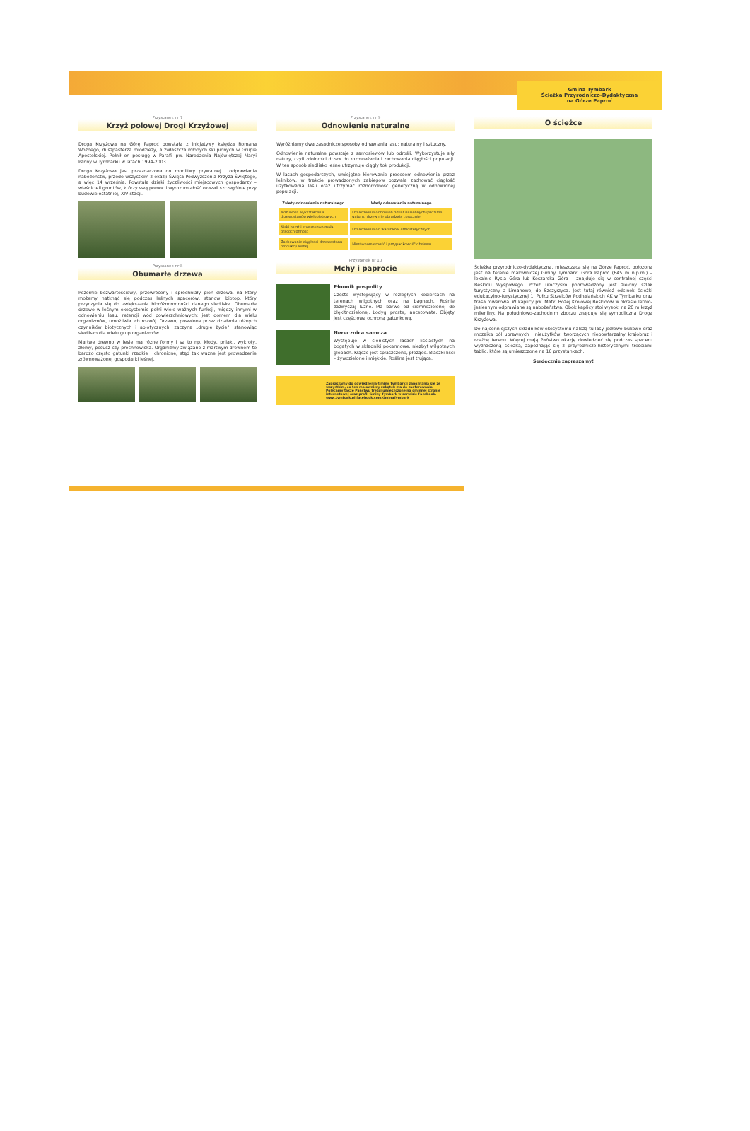Przystanek nr 7
Krzyż polowej Drogi Krzyżowej
Droga Krzyżowa na Górę Paproć powstała z inicjatywy księdza Romana Woźnego, duszpasterza młodzieży, a zwłaszcza młodych skupionych w Grupie Apostolskiej. Pełnił on posługę w Parafii pw. Narodzenia Najświętszej Maryi Panny w Tymbarku w latach 1994-2003.
Droga Krzyżowa jest przeznaczona do modlitwy prywatnej i odprawiania nabożeństw, przede wszystkim z okazji Święta Podwyższenia Krzyża Świętego, a więc 14 września. Powstała dzięki życzliwości miejscowych gospodarzy – właścicieli gruntów, którzy swą pomoc i wyrozumiałość okazali szczególnie przy budowie ostatniej, XIV stacji.
Przystanek nr 8
Obumarłe drzewa
Pozornie bezwartościowy, przewrócony i spróchniały pień drzewa, na który możemy natknąć się podczas leśnych spacerów, stanowi biotop, który przyczynia się do zwiększania bioróżnorodności danego siedliska. Obumarłe drzewo w leśnym ekosystemie pełni wiele ważnych funkcji, między innymi w odnowieniu lasu, retencji wód powierzchniowych; jest domem dla wielu organizmów, umożliwia ich rozwój. Drzewo, powalone przez działanie różnych czynników biotycznych i abiotycznych, zaczyna „drugie życie", stanowiąc siedlisko dla wielu grup organizmów.
Martwe drewno w lesie ma różne formy i są to np. kłody, pniaki, wykroty, złomy, posusz czy próchnowiska. Organizmy związane z martwym drewnem to bardzo często gatunki rzadkie i chronione, stąd tak ważne jest prowadzenie zrównoważonej gospodarki leśnej.
Przystanek nr 9
Odnowienie naturalne
Wyróżniamy dwa zasadnicze sposoby odnawiania lasu: naturalny i sztuczny.
Odnowienie naturalne powstaje z samosiewów lub odrośli. Wykorzystuje siły natury, czyli zdolności drzew do rozmnażania i zachowania ciągłości populacji. W ten sposób siedlisko leśne utrzymuje ciągły tok produkcji.
W lasach gospodarczych, umiejętne kierowanie procesem odnowienia przez leśników, w trakcie prowadzonych zabiegów pozwala zachować ciągłość użytkowania lasu oraz utrzymać różnorodność genetyczną w odnowionej populacji.
| Zalety odnowienia naturalnego | Wady odnowienia naturalnego |
| --- | --- |
| Możliwość wykształcenia drzewostanów wielopiętrowych | Uzależnienie odnowień od lat nasiennych (rodzime gatunki drzew nie obradzają corocznie) |
| Niski koszt i stosunkowo mała pracochłonność | Uzależnienie od warunków atmosferycznych |
| Zachowanie ciągłości drzewostanu i produkcji leśnej | Nierównomierność i przypadkowość obsiewu |
Przystanek nr 10
Mchy i paprocie
Płonnik pospolity
Często występujący w rozległych kobiercach na terenach wilgotnych oraz na bagnach. Rośnie zazwyczaj luźno. Ma barwę od ciemnozielonej do błękitnozielonej. Łodygi proste, lancetowate. Objęty jest częściową ochroną gatunkową.
Nerecznica samcza
Występuje w cienistych lasach liściastych na bogatych w składniki pokarmowe, niezbyt wilgotnych glebach. Kłącze jest spłaszczone, płożące. Blaszki liści – żywozielone i miękkie. Roślina jest trująca.
Zapraszamy do odwiedzenia Gminy Tymbark i zapoznania się ze wszystkim, co ten malowniczy zakątek ma do zaoferowania. Polecamy także Państwu treści umieszczone na gminnej stronie internetowej oraz profil Gminy Tymbark w serwisie Facebook.
www.tymbark.pl facebook.com/GminaTymbark
Gmina Tymbark
Ścieżka Przyrodniczo-Dydaktyczna
na Górze Paproć
O ścieżce
Ścieżka przyrodniczo-dydaktyczna, mieszcząca się na Górze Paproć, położona jest na terenie malowniczej Gminy Tymbark. Góra Paproć (645 m n.p.m.) – lokalnie Rysia Góra lub Koszarska Góra – znajduje się w centralnej części Beskidu Wyspowego. Przez uroczysko poprowadzony jest zielony szlak turystyczny z Limanowej do Szczyrzyca. Jest tutaj również odcinek ścieżki edukacyjno-turystycznej 1. Pułku Strzelców Podhalańskich AK w Tymbarku oraz trasa rowerowa. W kaplicy pw. Matki Bożej Królowej Beskidów w okresie letnio-jesiennym odprawiane są nabożeństwa. Obok kaplicy stoi wysoki na 20 m krzyż milenijny. Na południowo-zachodnim zboczu znajduje się symboliczna Droga Krzyżowa.
Do najcenniejszych składników ekosystemu należą tu lasy jodłowo-bukowe oraz mozaika pól uprawnych i nieużytków, tworzących niepowtarzalny krajobraz i rzeźbę terenu. Więcej mają Państwo okazję dowiedzieć się podczas spaceru wyznaczoną ścieżką, zapoznając się z przyrodniczo-historycznymi treściami tablic, które są umieszczone na 10 przystankach.
Serdecznie zapraszamy!